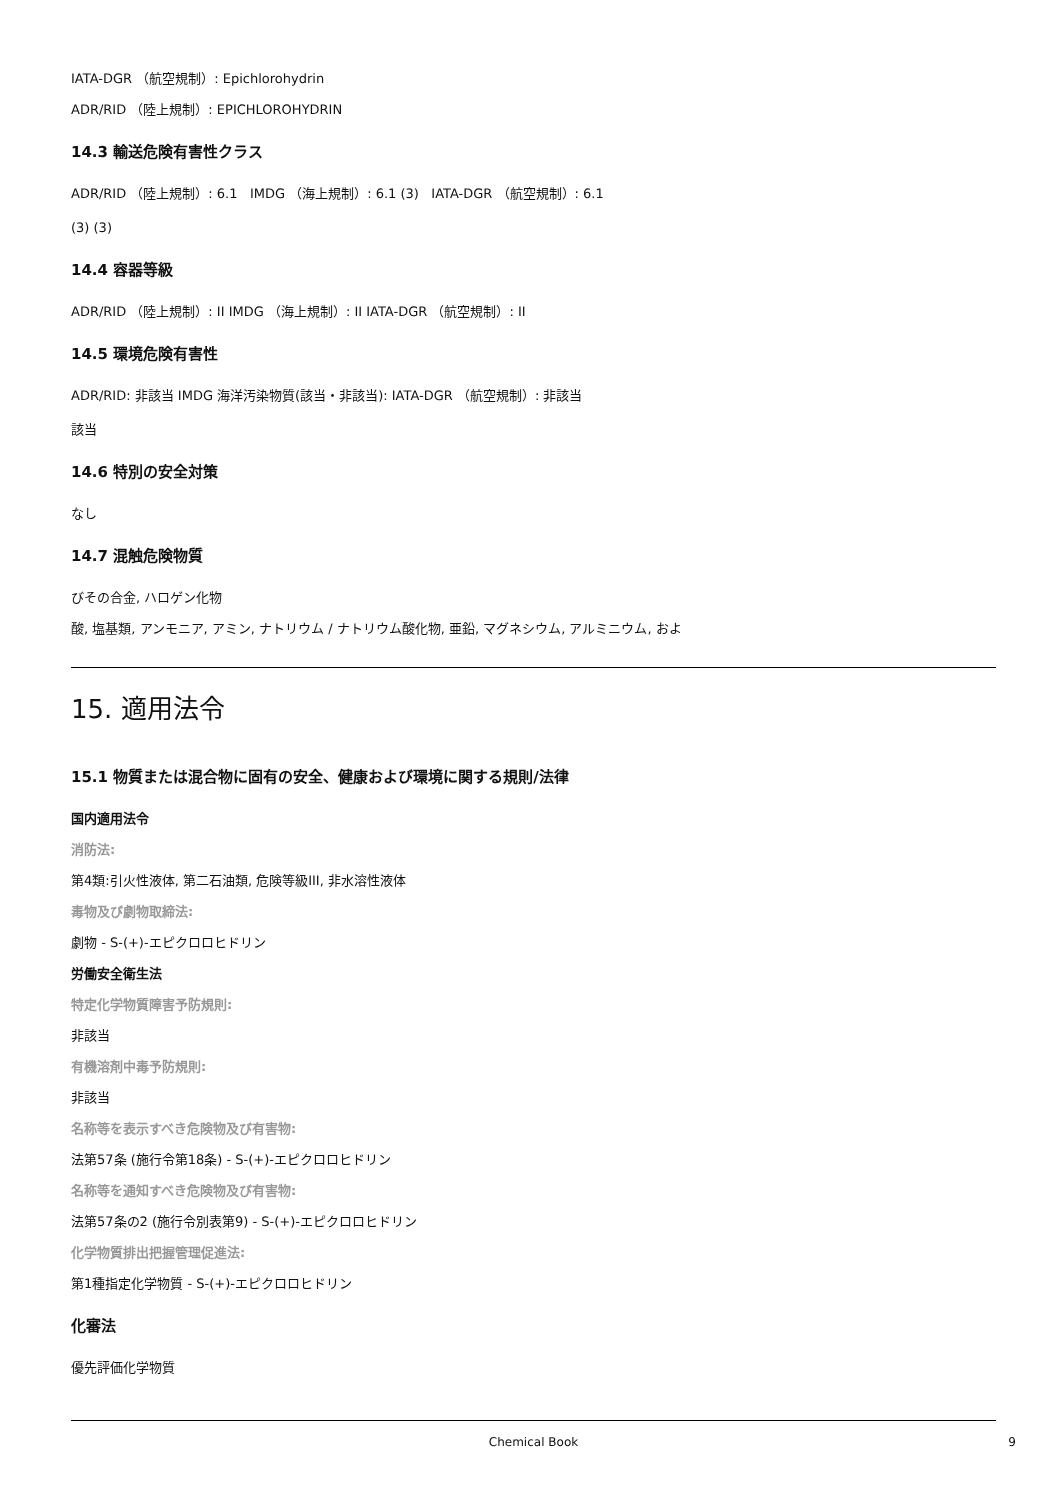IATA-DGR （航空規制）: Epichlorohydrin
ADR/RID （陸上規制）: EPICHLOROHYDRIN
14.3 輸送危険有害性クラス
ADR/RID （陸上規制）: 6.1 IMDG （海上規制）: 6.1 (3) IATA-DGR （航空規制）: 6.1
(3) (3)
14.4 容器等級
ADR/RID （陸上規制）: II IMDG （海上規制）: II IATA-DGR （航空規制）: II
14.5 環境危険有害性
ADR/RID: 非該当 IMDG 海洋汚染物質(該当・非該当): IATA-DGR （航空規制）: 非該当
該当
14.6 特別の安全対策
なし
14.7 混触危険物質
びその合金, ハロゲン化物
酸, 塩基類, アンモニア, アミン, ナトリウム / ナトリウム酸化物, 亜鉛, マグネシウム, アルミニウム, およ
15. 適用法令
15.1 物質または混合物に固有の安全、健康および環境に関する規則/法律
国内適用法令
消防法:
第4類:引火性液体, 第二石油類, 危険等級III, 非水溶性液体
毒物及び劇物取締法:
劇物 - S-(+)-エピクロロヒドリン
労働安全衛生法
特定化学物質障害予防規則:
非該当
有機溶剤中毒予防規則:
非該当
名称等を表示すべき危険物及び有害物:
法第57条 (施行令第18条) - S-(+)-エピクロロヒドリン
名称等を通知すべき危険物及び有害物:
法第57条の2 (施行令別表第9) - S-(+)-エピクロロヒドリン
化学物質排出把握管理促進法:
第1種指定化学物質 - S-(+)-エピクロロヒドリン
化審法
優先評価化学物質
Chemical Book 9